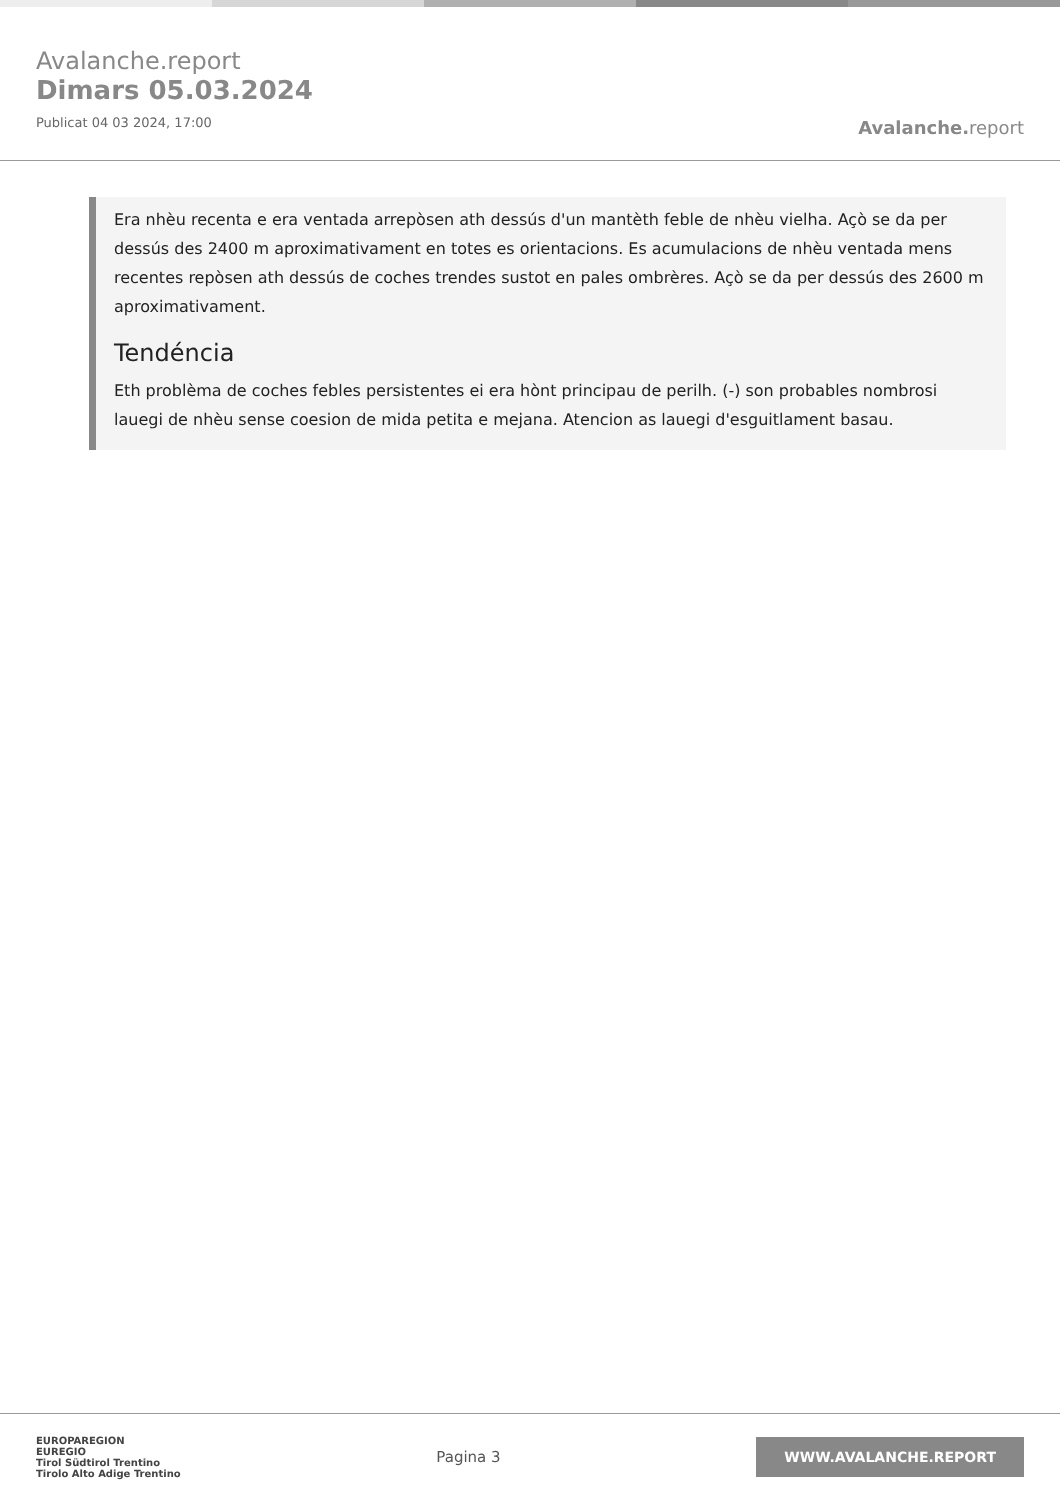Avalanche.report
Dimars 05.03.2024
Publicat 04 03 2024, 17:00
Avalanche. report
Era nhèu recenta e era ventada arrepòsen ath dessús d'un mantèth feble de nhèu vielha. Açò se da per dessús des 2400 m aproximativament en totes es orientacions. Es acumulacions de nhèu ventada mens recentes repòsen ath dessús de coches trendes sustot en pales ombrères. Açò se da per dessús des 2600 m aproximativament.
Tendéncia
Eth problèma de coches febles persistentes ei era hònt principau de perilh. (-) son probables nombrosi lauegi de nhèu sense coesion de mida petita e mejana. Atencion as lauegi d'esguitlament basau.
EUROPAREGION
EUREGIO
Tirol Südtirol Trentino
Tirolo Alto Adige Trentino
Pagina 3
WWW.AVALANCHE.REPORT